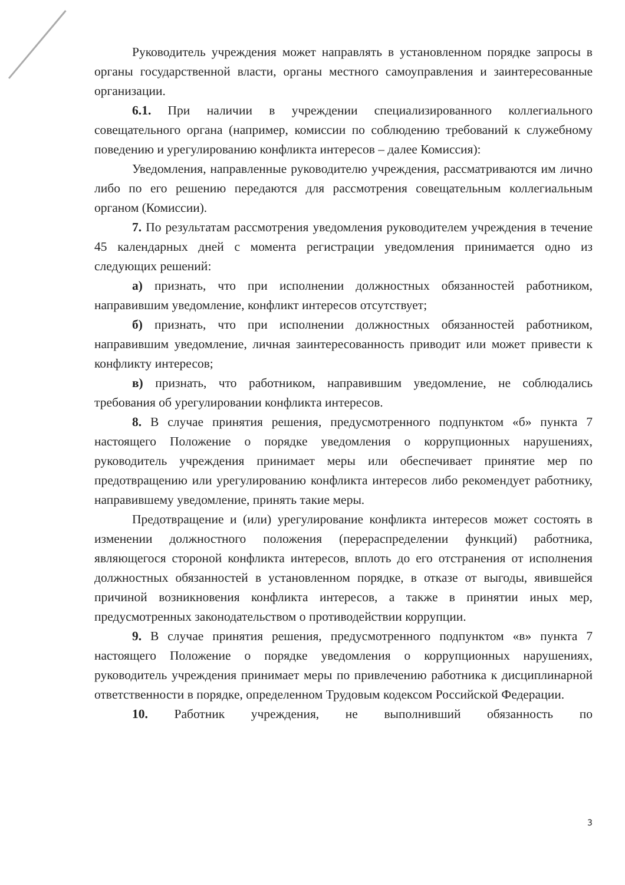Руководитель учреждения может направлять в установленном порядке запросы в органы государственной власти, органы местного самоуправления и заинтересованные организации.
6.1. При наличии в учреждении специализированного коллегиального совещательного органа (например, комиссии по соблюдению требований к служебному поведению и урегулированию конфликта интересов – далее Комиссия):
Уведомления, направленные руководителю учреждения, рассматриваются им лично либо по его решению передаются для рассмотрения совещательным коллегиальным органом (Комиссии).
7. По результатам рассмотрения уведомления руководителем учреждения в течение 45 календарных дней с момента регистрации уведомления принимается одно из следующих решений:
а) признать, что при исполнении должностных обязанностей работником, направившим уведомление, конфликт интересов отсутствует;
б) признать, что при исполнении должностных обязанностей работником, направившим уведомление, личная заинтересованность приводит или может привести к конфликту интересов;
в) признать, что работником, направившим уведомление, не соблюдались требования об урегулировании конфликта интересов.
8. В случае принятия решения, предусмотренного подпунктом «б» пункта 7 настоящего Положение о порядке уведомления о коррупционных нарушениях, руководитель учреждения принимает меры или обеспечивает принятие мер по предотвращению или урегулированию конфликта интересов либо рекомендует работнику, направившему уведомление, принять такие меры.
Предотвращение и (или) урегулирование конфликта интересов может состоять в изменении должностного положения (перераспределении функций) работника, являющегося стороной конфликта интересов, вплоть до его отстранения от исполнения должностных обязанностей в установленном порядке, в отказе от выгоды, явившейся причиной возникновения конфликта интересов, а также в принятии иных мер, предусмотренных законодательством о противодействии коррупции.
9. В случае принятия решения, предусмотренного подпунктом «в» пункта 7 настоящего Положение о порядке уведомления о коррупционных нарушениях, руководитель учреждения принимает меры по привлечению работника к дисциплинарной ответственности в порядке, определенном Трудовым кодексом Российской Федерации.
10. Работник учреждения, не выполнивший обязанность по
3